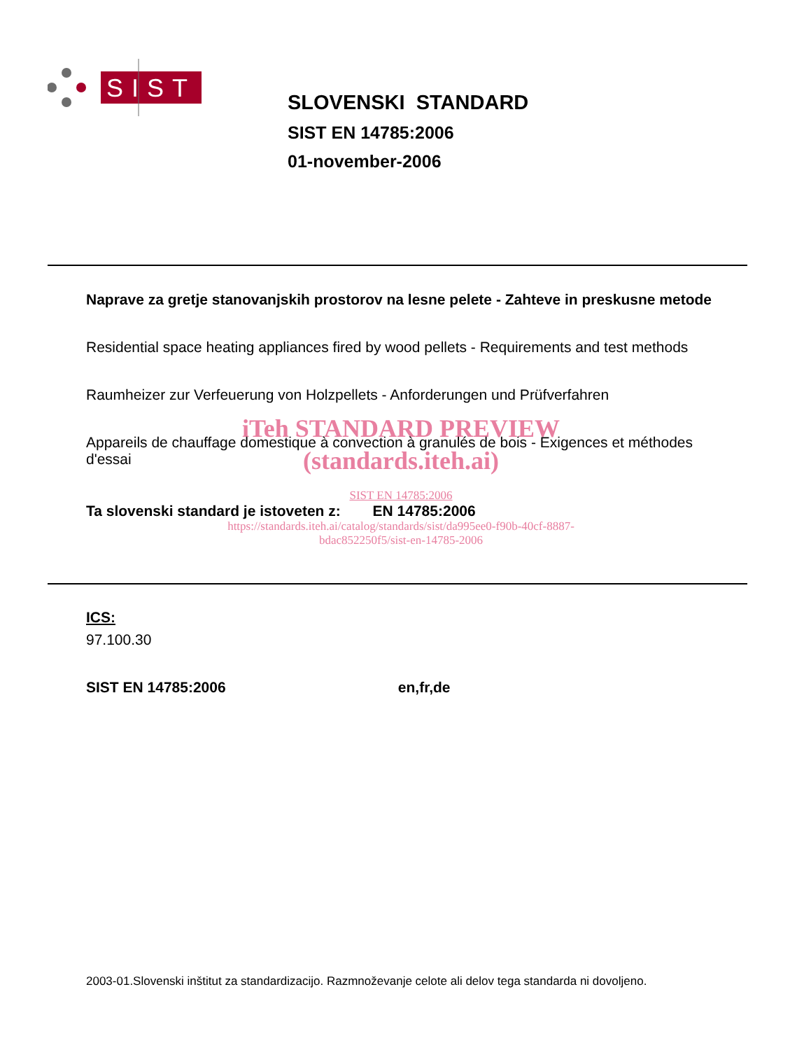SIST
SLOVENSKI STANDARD
SIST EN 14785:2006
01-november-2006
Naprave za gretje stanovanjskih prostorov na lesne pelete - Zahteve in preskusne metode
Residential space heating appliances fired by wood pellets - Requirements and test methods
Raumheizer zur Verfeuerung von Holzpellets - Anforderungen und Prüfverfahren
iTeh STANDARD PREVIEW
Appareils de chauffage domestique à convection à granulés de bois - Exigences et méthodes d'essai
(standards.iteh.ai)
SIST EN 14785:2006
Ta slovenski standard je istoveten z: EN 14785:2006
https://standards.iteh.ai/catalog/standards/sist/da995ee0-f90b-40cf-8887-
bdac852250f5/sist-en-14785-2006
ICS:
97.100.30
SIST EN 14785:2006 en,fr,de
2003-01.Slovenski inštitut za standardizacijo. Razmnoževanje celote ali delov tega standarda ni dovoljeno.